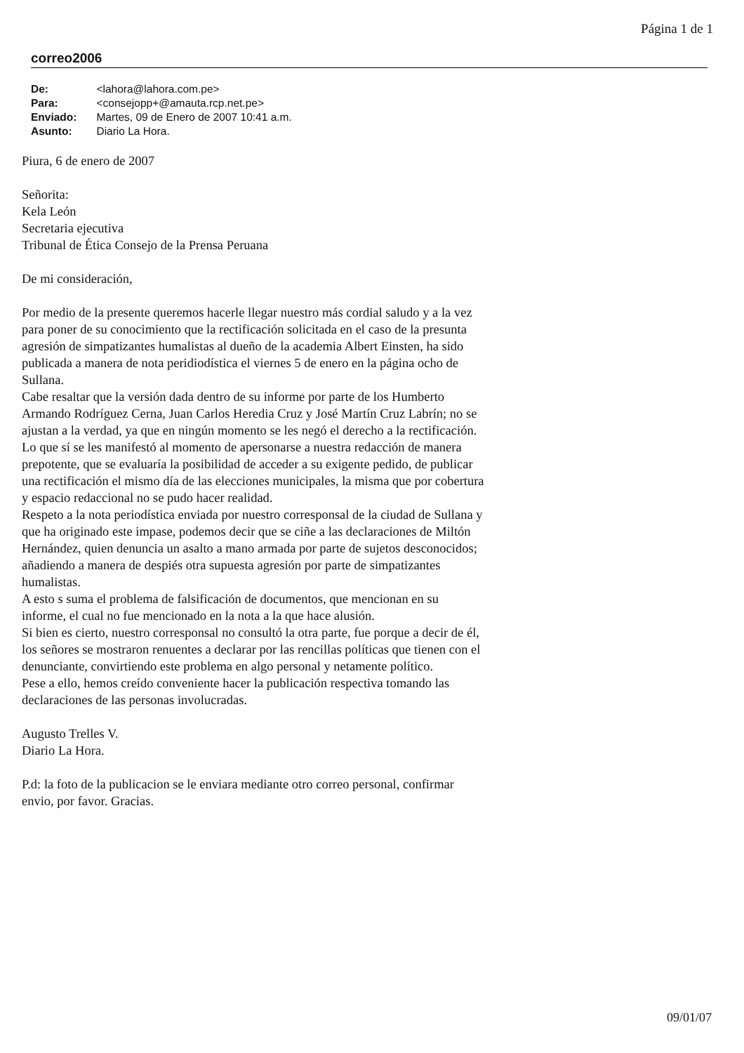Página 1 de 1
correo2006
| De: | <lahora@lahora.com.pe> |
| Para: | <consejopp+@amauta.rcp.net.pe> |
| Enviado: | Martes, 09 de Enero de 2007 10:41 a.m. |
| Asunto: | Diario La Hora. |
Piura, 6 de enero de 2007
Señorita:
Kela León
Secretaria ejecutiva
Tribunal de Ética Consejo de la Prensa Peruana
De mi consideración,
Por medio de la presente queremos hacerle llegar nuestro más cordial saludo y a la vez para poner de su conocimiento que la rectificación solicitada en el caso de la presunta agresión de simpatizantes humalistas al dueño de la academia Albert Einsten, ha sido publicada a manera de nota peridiodística el viernes 5 de enero en la página ocho de Sullana.
Cabe resaltar que la versión dada dentro de su informe por parte de los Humberto Armando Rodríguez Cerna, Juan Carlos Heredia Cruz y José Martín Cruz Labrín; no se ajustan a la verdad, ya que en ningún momento se les negó el derecho a la rectificación. Lo que sí se les manifestó al momento de apersonarse a nuestra redacción de manera prepotente, que se evaluaría la posibilidad de acceder a su exigente pedido, de publicar una rectificación el mismo día de las elecciones municipales, la misma que por cobertura y espacio redaccional no se pudo hacer realidad.
Respeto a la nota periodística enviada por nuestro corresponsal de la ciudad de Sullana y que ha originado este impase, podemos decir que se ciñe a las declaraciones de Miltón Hernández, quien denuncia un asalto a mano armada por parte de sujetos desconocidos; añadiendo a manera de despiés otra supuesta agresión por parte de simpatizantes humalistas.
A esto s suma el problema de falsificación de documentos, que mencionan en su informe, el cual no fue mencionado en la nota a la que hace alusión.
Si bien es cierto, nuestro corresponsal no consultó la otra parte, fue porque a decir de él, los señores se mostraron renuentes a declarar por las rencillas políticas que tienen con el denunciante, convirtiendo este problema en algo personal y netamente político.
Pese a ello, hemos creído conveniente hacer la publicación respectiva tomando las declaraciones de las personas involucradas.
Augusto Trelles V.
Diario La Hora.
P.d: la foto de la publicacion se le enviara mediante otro correo personal, confirmar envio, por favor. Gracias.
09/01/07